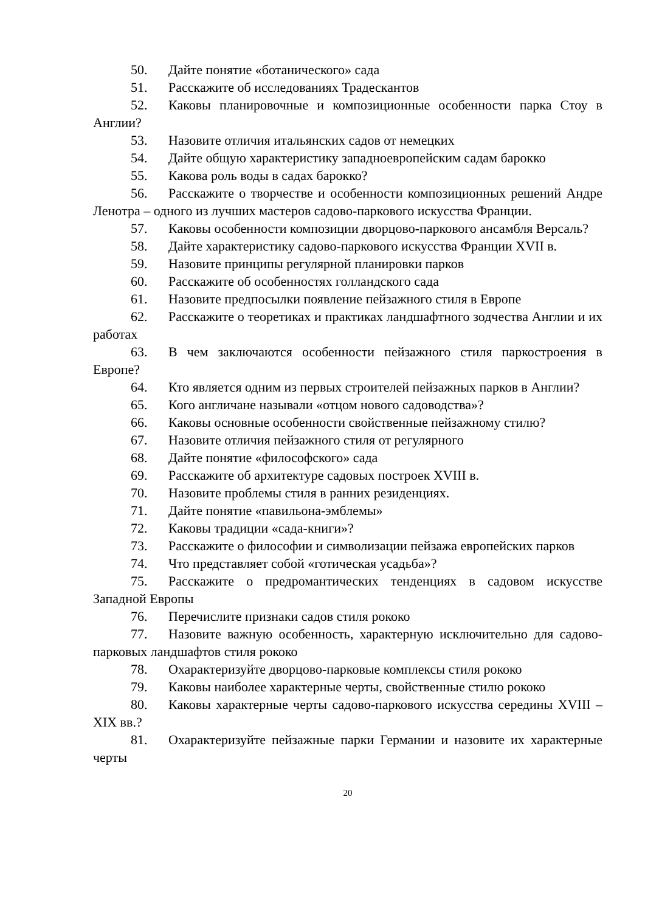50. Дайте понятие «ботанического» сада
51. Расскажите об исследованиях Традескантов
52. Каковы планировочные и композиционные особенности парка Стоу в Англии?
53. Назовите отличия итальянских садов от немецких
54. Дайте общую характеристику западноевропейским садам барокко
55. Какова роль воды в садах барокко?
56. Расскажите о творчестве и особенности композиционных решений Андре Ленотра – одного из лучших мастеров садово-паркового искусства Франции.
57. Каковы особенности композиции дворцово-паркового ансамбля Версаль?
58. Дайте характеристику садово-паркового искусства Франции XVII в.
59. Назовите принципы регулярной планировки парков
60. Расскажите об особенностях голландского сада
61. Назовите предпосылки появление пейзажного стиля в Европе
62. Расскажите о теоретиках и практиках ландшафтного зодчества Англии и их работах
63. В чем заключаются особенности пейзажного стиля паркостроения в Европе?
64. Кто является одним из первых строителей пейзажных парков в Англии?
65. Кого англичане называли «отцом нового садоводства»?
66. Каковы основные особенности свойственные пейзажному стилю?
67. Назовите отличия пейзажного стиля от регулярного
68. Дайте понятие «философского» сада
69. Расскажите об архитектуре садовых построек XVIII в.
70. Назовите проблемы стиля в ранних резиденциях.
71. Дайте понятие «павильона-эмблемы»
72. Каковы традиции «сада-книги»?
73. Расскажите о философии и символизации пейзажа европейских парков
74. Что представляет собой «готическая усадьба»?
75. Расскажите о предромантических тенденциях в садовом искусстве Западной Европы
76. Перечислите признаки садов стиля рококо
77. Назовите важную особенность, характерную исключительно для садово-парковых ландшафтов стиля рококо
78. Охарактеризуйте дворцово-парковые комплексы стиля рококо
79. Каковы наиболее характерные черты, свойственные стилю рококо
80. Каковы характерные черты садово-паркового искусства середины XVIII – XIX вв.?
81. Охарактеризуйте пейзажные парки Германии и назовите их характерные черты
20